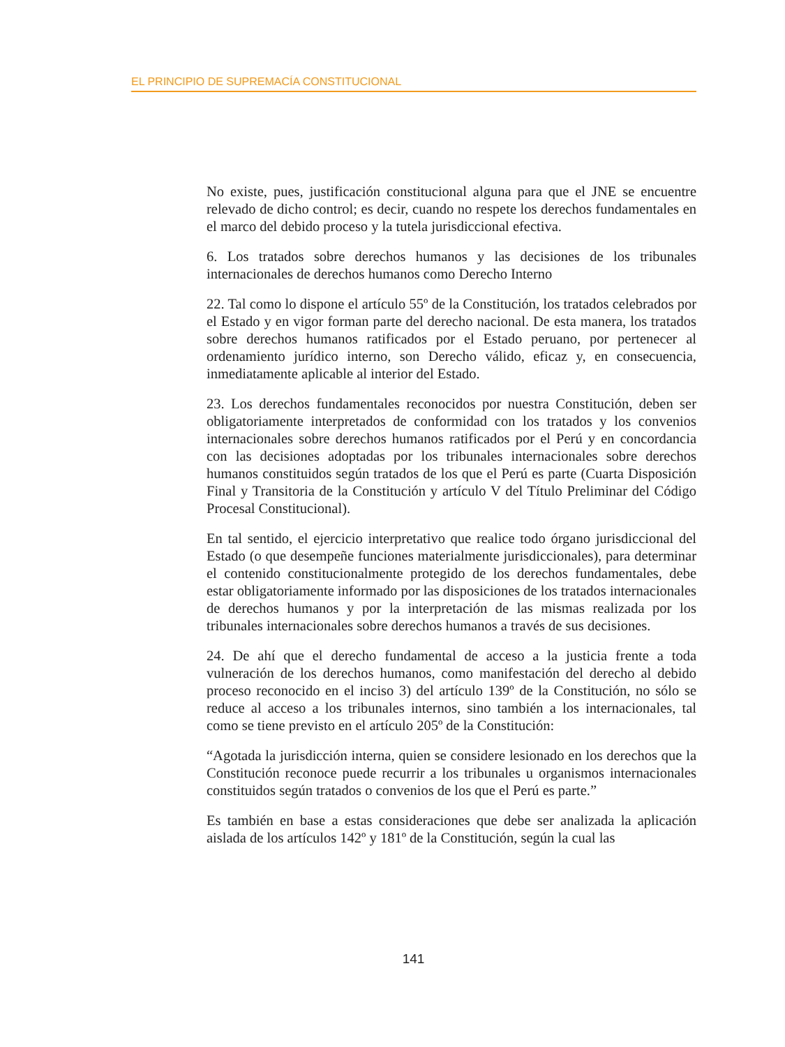EL PRINCIPIO DE SUPREMACÍA CONSTITUCIONAL
No existe, pues, justificación constitucional alguna para que el JNE se encuentre relevado de dicho control; es decir, cuando no respete los derechos fundamentales en el marco del debido proceso y la tutela jurisdiccional efectiva.
6. Los tratados sobre derechos humanos y las decisiones de los tribunales internacionales de derechos humanos como Derecho Interno
22. Tal como lo dispone el artículo 55º de la Constitución, los tratados celebrados por el Estado y en vigor forman parte del derecho nacional. De esta manera, los tratados sobre derechos humanos ratificados por el Estado peruano, por pertenecer al ordenamiento jurídico interno, son Derecho válido, eficaz y, en consecuencia, inmediatamente aplicable al interior del Estado.
23. Los derechos fundamentales reconocidos por nuestra Constitución, deben ser obligatoriamente interpretados de conformidad con los tratados y los convenios internacionales sobre derechos humanos ratificados por el Perú y en concordancia con las decisiones adoptadas por los tribunales internacionales sobre derechos humanos constituidos según tratados de los que el Perú es parte (Cuarta Disposición Final y Transitoria de la Constitución y artículo V del Título Preliminar del Código Procesal Constitucional).
En tal sentido, el ejercicio interpretativo que realice todo órgano jurisdiccional del Estado (o que desempeñe funciones materialmente jurisdiccionales), para determinar el contenido constitucionalmente protegido de los derechos fundamentales, debe estar obligatoriamente informado por las disposiciones de los tratados internacionales de derechos humanos y por la interpretación de las mismas realizada por los tribunales internacionales sobre derechos humanos a través de sus decisiones.
24. De ahí que el derecho fundamental de acceso a la justicia frente a toda vulneración de los derechos humanos, como manifestación del derecho al debido proceso reconocido en el inciso 3) del artículo 139º de la Constitución, no sólo se reduce al acceso a los tribunales internos, sino también a los internacionales, tal como se tiene previsto en el artículo 205º de la Constitución:
“Agotada la jurisdicción interna, quien se considere lesionado en los derechos que la Constitución reconoce puede recurrir a los tribunales u organismos internacionales constituidos según tratados o convenios de los que el Perú es parte.”
Es también en base a estas consideraciones que debe ser analizada la aplicación aislada de los artículos 142º y 181º de la Constitución, según la cual las
141